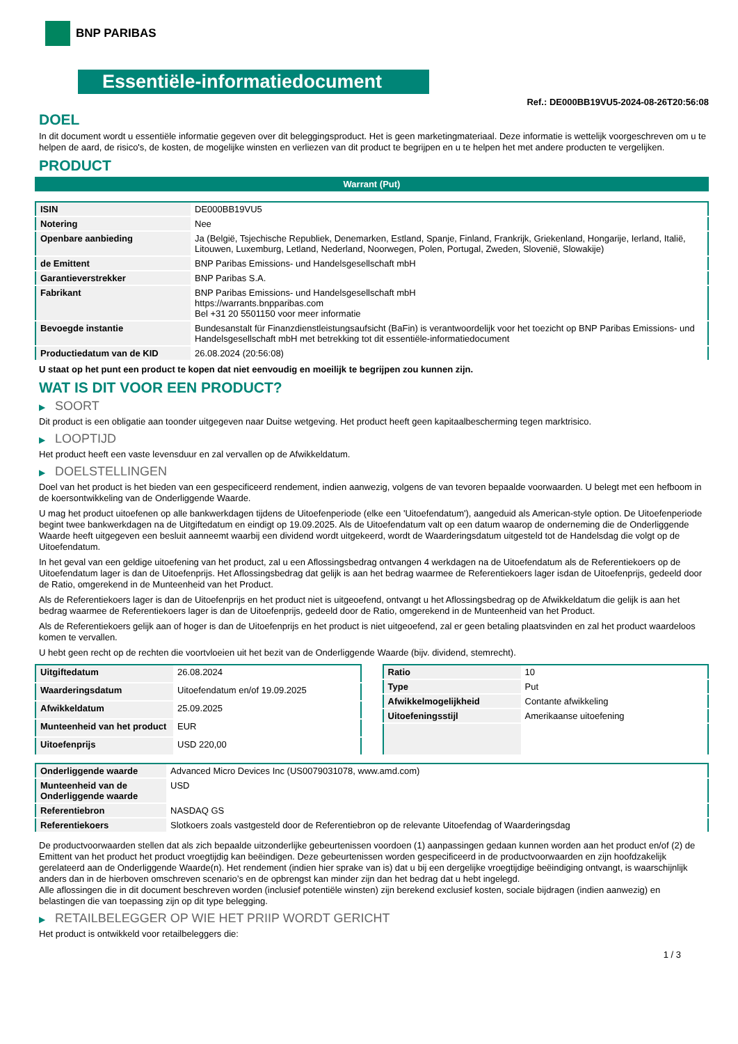BNP PARIBAS
Essentiële-informatiedocument
Ref.: DE000BB19VU5-2024-08-26T20:56:08
DOEL
In dit document wordt u essentiële informatie gegeven over dit beleggingsproduct. Het is geen marketingmateriaal. Deze informatie is wettelijk voorgeschreven om u te helpen de aard, de risico's, de kosten, de mogelijke winsten en verliezen van dit product te begrijpen en u te helpen het met andere producten te vergelijken.
PRODUCT
Warrant (Put)
| ISIN | DE000BB19VU5 |
| Notering | Nee |
| Openbare aanbieding | Ja (België, Tsjechische Republiek, Denemarken, Estland, Spanje, Finland, Frankrijk, Griekenland, Hongarije, Ierland, Italië, Litouwen, Luxemburg, Letland, Nederland, Noorwegen, Polen, Portugal, Zweden, Slovenië, Slowakije) |
| de Emittent | BNP Paribas Emissions- und Handelsgesellschaft mbH |
| Garantieverstrekker | BNP Paribas S.A. |
| Fabrikant | BNP Paribas Emissions- und Handelsgesellschaft mbH https://warrants.bnpparibas.com Bel +31 20 5501150 voor meer informatie |
| Bevoegde instantie | Bundesanstalt für Finanzdienstleistungsaufsicht (BaFin) is verantwoordelijk voor het toezicht op BNP Paribas Emissions- und Handelsgesellschaft mbH met betrekking tot dit essentiële-informatiedocument |
| Productiedatum van de KID | 26.08.2024 (20:56:08) |
U staat op het punt een product te kopen dat niet eenvoudig en moeilijk te begrijpen zou kunnen zijn.
WAT IS DIT VOOR EEN PRODUCT?
▶ SOORT
Dit product is een obligatie aan toonder uitgegeven naar Duitse wetgeving. Het product heeft geen kapitaalbescherming tegen marktrisico.
▶ LOOPTIJD
Het product heeft een vaste levensduur en zal vervallen op de Afwikkeldatum.
▶ DOELSTELLINGEN
Doel van het product is het bieden van een gespecificeerd rendement, indien aanwezig, volgens de van tevoren bepaalde voorwaarden. U belegt met een hefboom in de koersontwikkeling van de Onderliggende Waarde.
U mag het product uitoefenen op alle bankwerkdagen tijdens de Uitoefenperiode (elke een 'Uitoefendatum'), aangeduid als American-style option. De Uitoefenperiode begint twee bankwerkdagen na de Uitgiftedatum en eindigt op 19.09.2025. Als de Uitoefendatum valt op een datum waarop de onderneming die de Onderliggende Waarde heeft uitgegeven een besluit aanneemt waarbij een dividend wordt uitgekeerd, wordt de Waarderingsdatum uitgesteld tot de Handelsdag die volgt op de Uitoefendatum.
In het geval van een geldige uitoefening van het product, zal u een Aflossingsbedrag ontvangen 4 werkdagen na de Uitoefendatum als de Referentiekoers op de Uitoefendatum lager is dan de Uitoefenprijs. Het Aflossingsbedrag dat gelijk is aan het bedrag waarmee de Referentiekoers lager isdan de Uitoefenprijs, gedeeld door de Ratio, omgerekend in de Munteenheid van het Product.
Als de Referentiekoers lager is dan de Uitoefenprijs en het product niet is uitgeoefend, ontvangt u het Aflossingsbedrag op de Afwikkeldatum die gelijk is aan het bedrag waarmee de Referentiekoers lager is dan de Uitoefenprijs, gedeeld door de Ratio, omgerekend in de Munteenheid van het Product.
Als de Referentiekoers gelijk aan of hoger is dan de Uitoefenprijs en het product is niet uitgeoefend, zal er geen betaling plaatsvinden en zal het product waardeloos komen te vervallen.
U hebt geen recht op de rechten die voortvloeien uit het bezit van de Onderliggende Waarde (bijv. dividend, stemrecht).
| Uitgiftedatum | 26.08.2024 |
| Waarderingsdatum | Uitoefendatum en/of 19.09.2025 |
| Afwikkeldatum | 25.09.2025 |
| Munteenheid van het product | EUR |
| Uitoefenprijs | USD 220,00 |
| Ratio | 10 |
| Type | Put |
| Afwikkelmogelijkheid | Contante afwikkeling |
| Uitoefeningsstijl | Amerikaanse uitoefening |
| Onderliggende waarde | Advanced Micro Devices Inc (US0079031078, www.amd.com) |
| Munteenheid van de Onderliggende waarde | USD |
| Referentiebron | NASDAQ GS |
| Referentiekoers | Slotkoers zoals vastgesteld door de Referentiebron op de relevante Uitoefendag of Waarderingsdag |
De productvoorwaarden stellen dat als zich bepaalde uitzonderlijke gebeurtenissen voordoen (1) aanpassingen gedaan kunnen worden aan het product en/of (2) de Emittent van het product het product vroegtijdig kan beëindigen. Deze gebeurtenissen worden gespecificeerd in de productvoorwaarden en zijn hoofdzakelijk gerelateerd aan de Onderliggende Waarde(n). Het rendement (indien hier sprake van is) dat u bij een dergelijke vroegtijdige beëindiging ontvangt, is waarschijnlijk anders dan in de hierboven omschreven scenario’s en de opbrengst kan minder zijn dan het bedrag dat u hebt ingelegd.
Alle aflossingen die in dit document beschreven worden (inclusief potentiële winsten) zijn berekend exclusief kosten, sociale bijdragen (indien aanwezig) en belastingen die van toepassing zijn op dit type belegging.
▶ RETAILBELEGGER OP WIE HET PRIIP WORDT GERICHT
Het product is ontwikkeld voor retailbeleggers die:
1 / 3